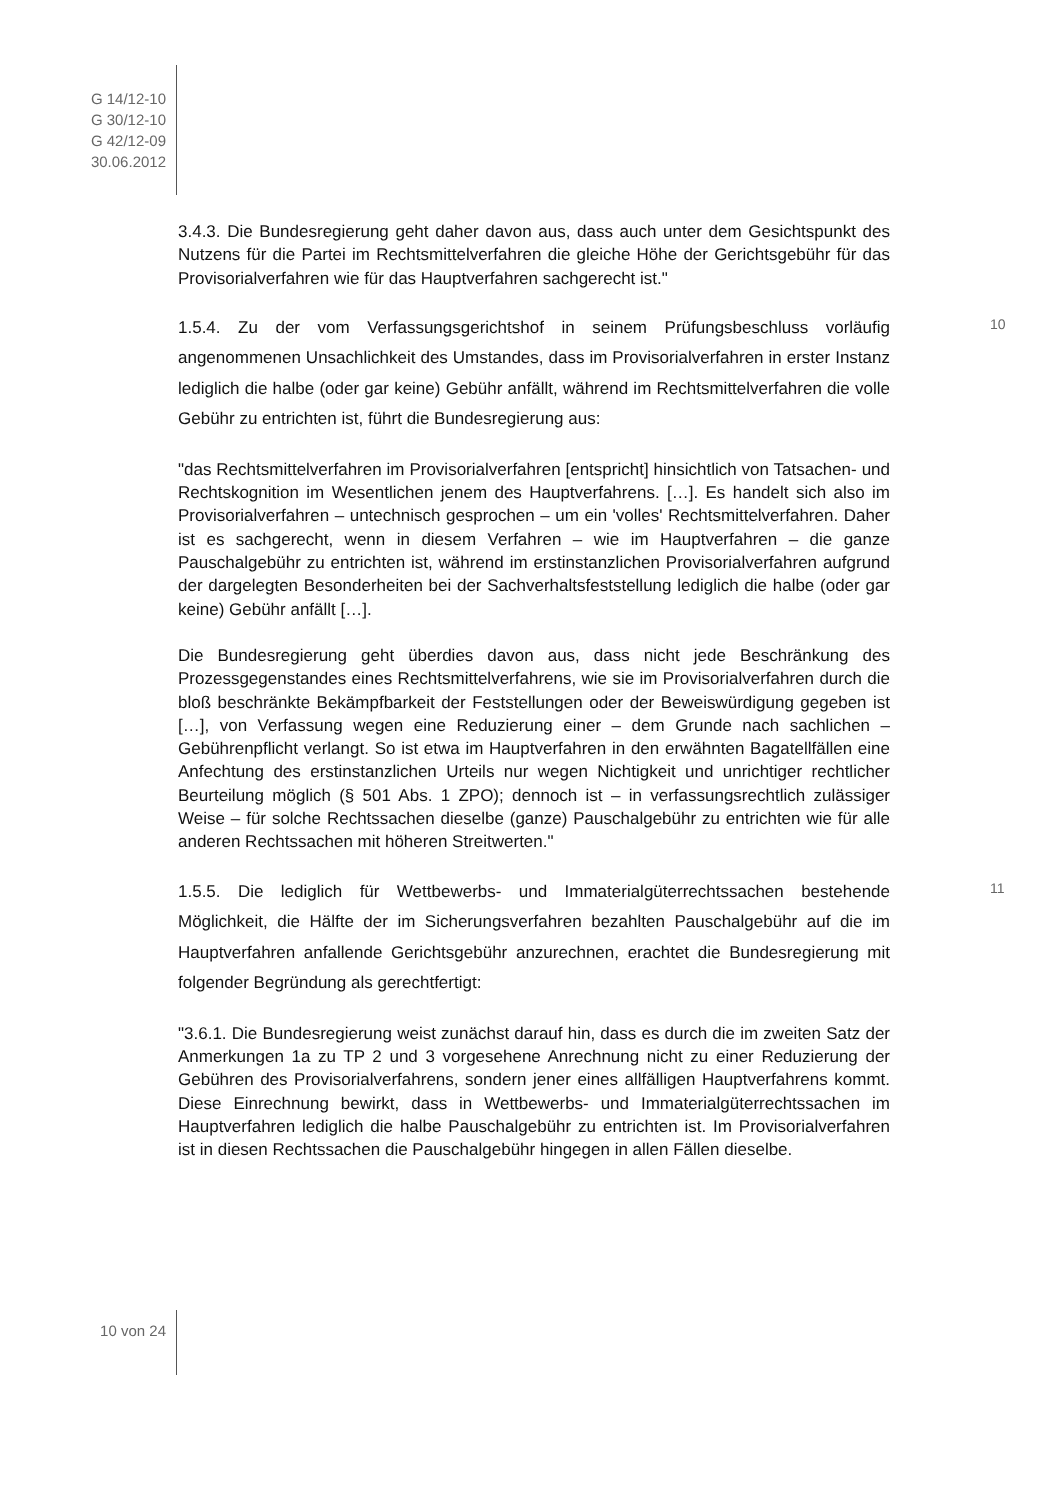G 14/12-10
G 30/12-10
G 42/12-09
30.06.2012
3.4.3. Die Bundesregierung geht daher davon aus, dass auch unter dem Gesichtspunkt des Nutzens für die Partei im Rechtsmittelverfahren die gleiche Höhe der Gerichtsgebühr für das Provisorialverfahren wie für das Hauptverfahren sachgerecht ist."
1.5.4. Zu der vom Verfassungsgerichtshof in seinem Prüfungsbeschluss vorläufig angenommenen Unsachlichkeit des Umstandes, dass im Provisorialverfahren in erster Instanz lediglich die halbe (oder gar keine) Gebühr anfällt, während im Rechtsmittelverfahren die volle Gebühr zu entrichten ist, führt die Bundesregierung aus:
10
"das Rechtsmittelverfahren im Provisorialverfahren [entspricht] hinsichtlich von Tatsachen- und Rechtskognition im Wesentlichen jenem des Hauptverfahrens. […]. Es handelt sich also im Provisorialverfahren – untechnisch gesprochen – um ein 'volles' Rechtsmittelverfahren. Daher ist es sachgerecht, wenn in diesem Verfahren – wie im Hauptverfahren – die ganze Pauschalgebühr zu entrichten ist, während im erstinstanzlichen Provisorialverfahren aufgrund der dargelegten Besonderheiten bei der Sachverhaltsfeststellung lediglich die halbe (oder gar keine) Gebühr anfällt […].
Die Bundesregierung geht überdies davon aus, dass nicht jede Beschränkung des Prozessgegenstandes eines Rechtsmittelverfahrens, wie sie im Provisorialverfahren durch die bloß beschränkte Bekämpfbarkeit der Feststellungen oder der Beweiswürdigung gegeben ist […], von Verfassung wegen eine Reduzierung einer – dem Grunde nach sachlichen – Gebührenpflicht verlangt. So ist etwa im Hauptverfahren in den erwähnten Bagatellfällen eine Anfechtung des erstinstanzlichen Urteils nur wegen Nichtigkeit und unrichtiger rechtlicher Beurteilung möglich (§ 501 Abs. 1 ZPO); dennoch ist – in verfassungsrechtlich zulässiger Weise – für solche Rechtssachen dieselbe (ganze) Pauschalgebühr zu entrichten wie für alle anderen Rechtssachen mit höheren Streitwerten."
1.5.5. Die lediglich für Wettbewerbs- und Immaterialgüterrechtssachen bestehende Möglichkeit, die Hälfte der im Sicherungsverfahren bezahlten Pauschalgebühr auf die im Hauptverfahren anfallende Gerichtsgebühr anzurechnen, erachtet die Bundesregierung mit folgender Begründung als gerechtfertigt:
11
"3.6.1. Die Bundesregierung weist zunächst darauf hin, dass es durch die im zweiten Satz der Anmerkungen 1a zu TP 2 und 3 vorgesehene Anrechnung nicht zu einer Reduzierung der Gebühren des Provisorialverfahrens, sondern jener eines allfälligen Hauptverfahrens kommt. Diese Einrechnung bewirkt, dass in Wettbewerbs- und Immaterialgüterrechtssachen im Hauptverfahren lediglich die halbe Pauschalgebühr zu entrichten ist. Im Provisorialverfahren ist in diesen Rechtssachen die Pauschalgebühr hingegen in allen Fällen dieselbe.
10 von 24